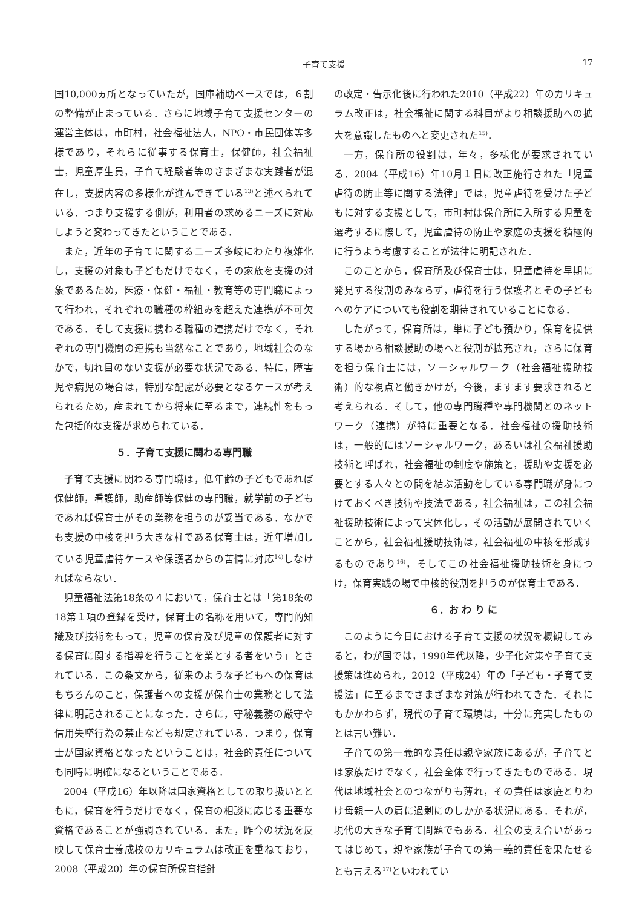子育て支援
17
国10,000ヵ所となっていたが，国庫補助ベースでは，６割の整備が止まっている．さらに地域子育て支援センターの運営主体は，市町村，社会福祉法人，NPO・市民団体等多様であり，それらに従事する保育士，保健師，社会福祉士，児童厚生員，子育て経験者等のさまざまな実践者が混在し，支援内容の多様化が進んできている<sup>13)</sup>と述べられている．つまり支援する側が，利用者の求めるニーズに対応しようと変わってきたということである．
また，近年の子育てに関するニーズ多岐にわたり複雑化し，支援の対象も子どもだけでなく，その家族を支援の対象であるため，医療・保健・福祉・教育等の専門職によって行われ，それぞれの職種の枠組みを超えた連携が不可欠である．そして支援に携わる職種の連携だけでなく，それぞれの専門機関の連携も当然なことであり，地域社会のなかで，切れ目のない支援が必要な状況である．特に，障害児や病児の場合は，特別な配慮が必要となるケースが考えられるため，産まれてから将来に至るまで，連続性をもった包括的な支援が求められている．
５．子育て支援に関わる専門職
子育て支援に関わる専門職は，低年齢の子どもであれば保健師，看護師，助産師等保健の専門職，就学前の子どもであれば保育士がその業務を担うのが妥当である．なかでも支援の中核を担う大きな柱である保育士は，近年増加している児童虐待ケースや保護者からの苦情に対応<sup>14)</sup>しなければならない．
児童福祉法第18条の４において，保育士とは「第18条の18第１項の登録を受け，保育士の名称を用いて，専門的知識及び技術をもって，児童の保育及び児童の保護者に対する保育に関する指導を行うことを業とする者をいう」とされている．この条文から，従来のような子どもへの保育はもちろんのこと，保護者への支援が保育士の業務として法律に明記されることになった．さらに，守秘義務の厳守や信用失墜行為の禁止なども規定されている．つまり，保育士が国家資格となったということは，社会的責任についても同時に明確になるということである．
2004（平成16）年以降は国家資格としての取り扱いとともに，保育を行うだけでなく，保育の相談に応じる重要な資格であることが強調されている．また，昨今の状況を反映して保育士養成校のカリキュラムは改正を重ねており，2008（平成20）年の保育所保育指針
の改定・告示化後に行われた2010（平成22）年のカリキュラム改正は，社会福祉に関する科目がより相談援助への拡大を意識したものへと変更された<sup>15)</sup>．
一方，保育所の役割は，年々，多様化が要求されている．2004（平成16）年10月１日に改正施行された「児童虐待の防止等に関する法律」では，児童虐待を受けた子どもに対する支援として，市町村は保育所に入所する児童を選考するに際して，児童虐待の防止や家庭の支援を積極的に行うよう考慮することが法律に明記された．
このことから，保育所及び保育士は，児童虐待を早期に発見する役割のみならず，虐待を行う保護者とその子どもへのケアについても役割を期待されていることになる．
したがって，保育所は，単に子ども預かり，保育を提供する場から相談援助の場へと役割が拡充され，さらに保育を担う保育士には，ソーシャルワーク（社会福祉援助技術）的な視点と働きかけが，今後，ますます要求されると考えられる．そして，他の専門職種や専門機関とのネットワーク（連携）が特に重要となる．社会福祉の援助技術は，一般的にはソーシャルワーク，あるいは社会福祉援助技術と呼ばれ，社会福祉の制度や施策と，援助や支援を必要とする人々との間を結ぶ活動をしている専門職が身につけておくべき技術や技法である，社会福祉は，この社会福祉援助技術によって実体化し，その活動が展開されていくことから，社会福祉援助技術は，社会福祉の中核を形成するものであり<sup>16)</sup>，そしてこの社会福祉援助技術を身につけ，保育実践の場で中核的役割を担うのが保育士である．
６．お わ り に
このように今日における子育て支援の状況を概観してみると，わが国では，1990年代以降，少子化対策や子育て支援策は進められ，2012（平成24）年の「子ども・子育て支援法」に至るまでさまざまな対策が行われてきた．それにもかかわらず，現代の子育て環境は，十分に充実したものとは言い難い．
子育ての第一義的な責任は親や家族にあるが，子育てとは家族だけでなく，社会全体で行ってきたものである．現代は地域社会とのつながりも薄れ，その責任は家庭とりわけ母親一人の肩に過剰にのしかかる状況にある．それが，現代の大きな子育て問題でもある．社会の支え合いがあってはじめて，親や家族が子育ての第一義的責任を果たせるとも言える<sup>17)</sup>といわれてい